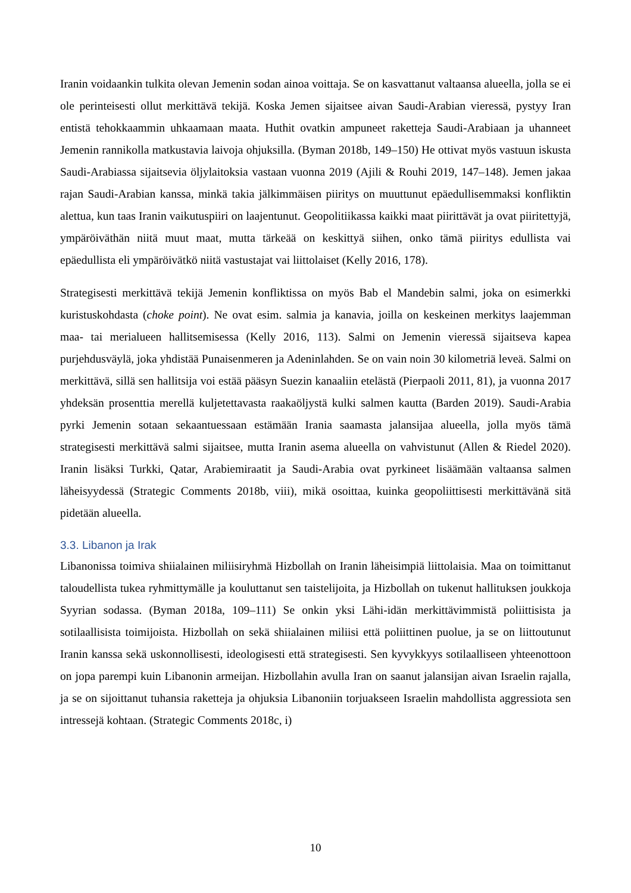Iranin voidaankin tulkita olevan Jemenin sodan ainoa voittaja. Se on kasvattanut valtaansa alueella, jolla se ei ole perinteisesti ollut merkittävä tekijä. Koska Jemen sijaitsee aivan Saudi-Arabian vieressä, pystyy Iran entistä tehokkaammin uhkaamaan maata. Huthit ovatkin ampuneet raketteja Saudi-Arabiaan ja uhanneet Jemenin rannikolla matkustavia laivoja ohjuksilla. (Byman 2018b, 149–150) He ottivat myös vastuun iskusta Saudi-Arabiassa sijaitsevia öljylaitoksia vastaan vuonna 2019 (Ajili & Rouhi 2019, 147–148). Jemen jakaa rajan Saudi-Arabian kanssa, minkä takia jälkimmäisen piiritys on muuttunut epäedullisemmaksi konfliktin alettua, kun taas Iranin vaikutuspiiri on laajentunut. Geopolitiikassa kaikki maat piirittävät ja ovat piiritettyjä, ympäröiväthän niitä muut maat, mutta tärkeää on keskittyä siihen, onko tämä piiritys edullista vai epäedullista eli ympäröivätkö niitä vastustajat vai liittolaiset (Kelly 2016, 178).
Strategisesti merkittävä tekijä Jemenin konfliktissa on myös Bab el Mandebin salmi, joka on esimerkki kuristuskohdasta (choke point). Ne ovat esim. salmia ja kanavia, joilla on keskeinen merkitys laajemman maa- tai merialueen hallitsemisessa (Kelly 2016, 113). Salmi on Jemenin vieressä sijaitseva kapea purjehdusväylä, joka yhdistää Punaisenmeren ja Adeninlahden. Se on vain noin 30 kilometriä leveä. Salmi on merkittävä, sillä sen hallitsija voi estää pääsyn Suezin kanaaliin etelästä (Pierpaoli 2011, 81), ja vuonna 2017 yhdeksän prosenttia merellä kuljetettavasta raakaöljystä kulki salmen kautta (Barden 2019). Saudi-Arabia pyrki Jemenin sotaan sekaantuessaan estämään Irania saamasta jalansijaa alueella, jolla myös tämä strategisesti merkittävä salmi sijaitsee, mutta Iranin asema alueella on vahvistunut (Allen & Riedel 2020). Iranin lisäksi Turkki, Qatar, Arabiemiraatit ja Saudi-Arabia ovat pyrkineet lisäämään valtaansa salmen läheisyydessä (Strategic Comments 2018b, viii), mikä osoittaa, kuinka geopoliittisesti merkittävänä sitä pidetään alueella.
3.3. Libanon ja Irak
Libanonissa toimiva shiialainen miliisiryhmä Hizbollah on Iranin läheisimpiä liittolaisia. Maa on toimittanut taloudellista tukea ryhmittymälle ja kouluttanut sen taistelijoita, ja Hizbollah on tukenut hallituksen joukkoja Syyrian sodassa. (Byman 2018a, 109–111) Se onkin yksi Lähi-idän merkittävimmistä poliittisista ja sotilaallisista toimijoista. Hizbollah on sekä shiialainen miliisi että poliittinen puolue, ja se on liittoutunut Iranin kanssa sekä uskonnollisesti, ideologisesti että strategisesti. Sen kyvykkyys sotilaalliseen yhteenottoon on jopa parempi kuin Libanonin armeijan. Hizbollahin avulla Iran on saanut jalansijan aivan Israelin rajalla, ja se on sijoittanut tuhansia raketteja ja ohjuksia Libanoniin torjuakseen Israelin mahdollista aggressiota sen intressejä kohtaan. (Strategic Comments 2018c, i)
10